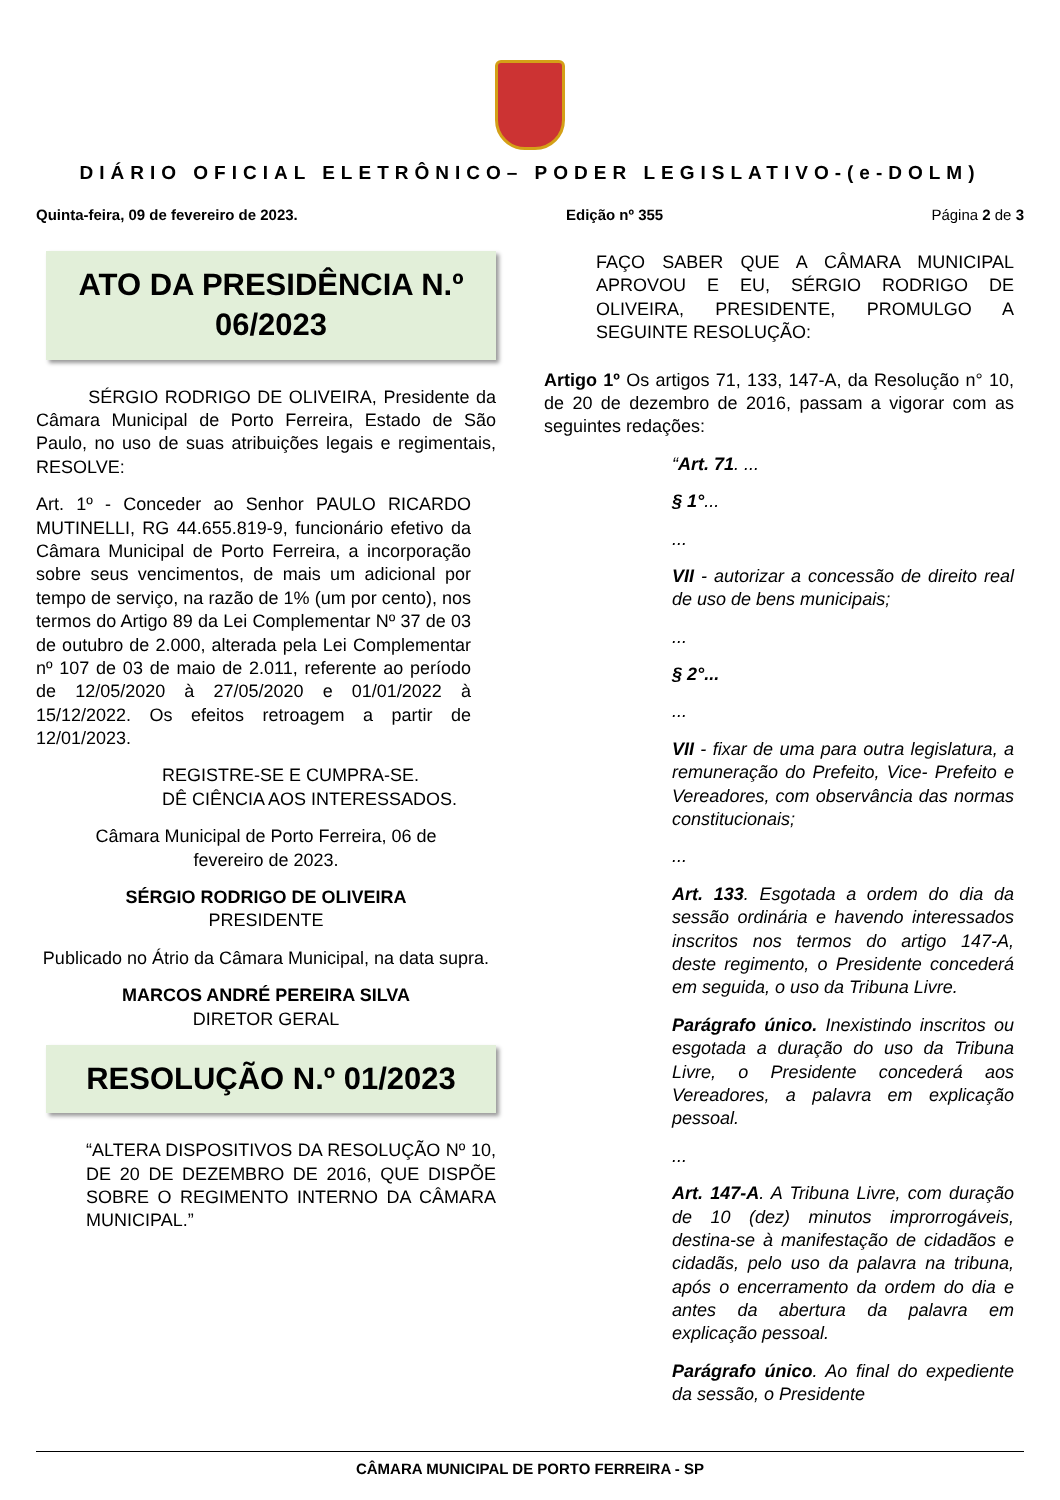DIÁRIO OFICIAL ELETRÔNICO– PODER LEGISLATIVO-(e-DOLM)
Quinta-feira, 09 de fevereiro de 2023. Edição nº 355 Página 2 de 3
ATO DA PRESIDÊNCIA N.º
06/2023
SÉRGIO RODRIGO DE OLIVEIRA, Presidente da Câmara Municipal de Porto Ferreira, Estado de São Paulo, no uso de suas atribuições legais e regimentais, RESOLVE:
Art. 1º - Conceder ao Senhor PAULO RICARDO MUTINELLI, RG 44.655.819-9, funcionário efetivo da Câmara Municipal de Porto Ferreira, a incorporação sobre seus vencimentos, de mais um adicional por tempo de serviço, na razão de 1% (um por cento), nos termos do Artigo 89 da Lei Complementar Nº 37 de 03 de outubro de 2.000, alterada pela Lei Complementar nº 107 de 03 de maio de 2.011, referente ao período de 12/05/2020 à 27/05/2020 e 01/01/2022 à 15/12/2022. Os efeitos retroagem a partir de 12/01/2023.
REGISTRE-SE E CUMPRA-SE.
DÊ CIÊNCIA AOS INTERESSADOS.
Câmara Municipal de Porto Ferreira, 06 de
fevereiro de 2023.
SÉRGIO RODRIGO DE OLIVEIRA
PRESIDENTE
Publicado no Átrio da Câmara Municipal, na data supra.
MARCOS ANDRÉ PEREIRA SILVA
DIRETOR GERAL
RESOLUÇÃO N.º 01/2023
“ALTERA DISPOSITIVOS DA RESOLUÇÃO Nº 10, DE 20 DE DEZEMBRO DE 2016, QUE DISPÕE SOBRE O REGIMENTO INTERNO DA CÂMARA MUNICIPAL.”
FAÇO SABER QUE A CÂMARA MUNICIPAL APROVOU E EU, SÉRGIO RODRIGO DE OLIVEIRA, PRESIDENTE, PROMULGO A SEGUINTE RESOLUÇÃO:
Artigo 1º Os artigos 71, 133, 147-A, da Resolução n° 10, de 20 de dezembro de 2016, passam a vigorar com as seguintes redações:
“Art. 71. ...
§ 1°...
...
VII - autorizar a concessão de direito real de uso de bens municipais;
...
§ 2°...
...
VII - fixar de uma para outra legislatura, a remuneração do Prefeito, Vice- Prefeito e Vereadores, com observância das normas constitucionais;
...
Art. 133. Esgotada a ordem do dia da sessão ordinária e havendo interessados inscritos nos termos do artigo 147-A, deste regimento, o Presidente concederá em seguida, o uso da Tribuna Livre.
Parágrafo único. Inexistindo inscritos ou esgotada a duração do uso da Tribuna Livre, o Presidente concederá aos Vereadores, a palavra em explicação pessoal.
...
Art. 147-A. A Tribuna Livre, com duração de 10 (dez) minutos improrrogáveis, destina-se à manifestação de cidadãos e cidadãs, pelo uso da palavra na tribuna, após o encerramento da ordem do dia e antes da abertura da palavra em explicação pessoal.
Parágrafo único. Ao final do expediente da sessão, o Presidente
CÂMARA MUNICIPAL DE PORTO FERREIRA - SP